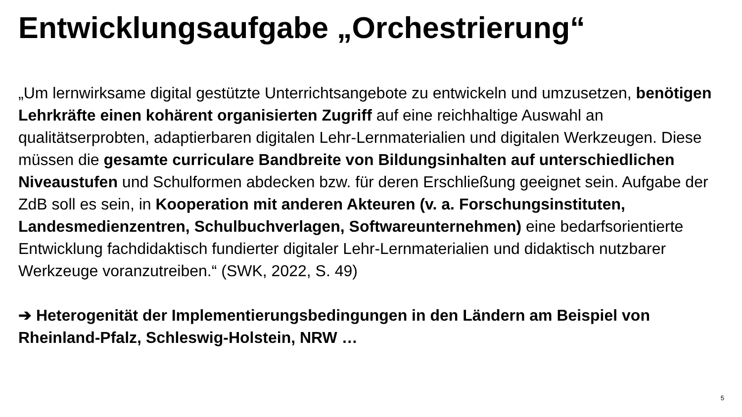Entwicklungsaufgabe „Orchestrierung“
„Um lernwirksame digital gestützte Unterrichtsangebote zu entwickeln und umzusetzen, benötigen Lehrkräfte einen kohärent organisierten Zugriff auf eine reichhaltige Auswahl an qualitätserprobten, adaptierbaren digitalen Lehr-Lernmaterialien und digitalen Werkzeugen. Diese müssen die gesamte curriculare Bandbreite von Bildungsinhalten auf unterschiedlichen Niveaustufen und Schulformen abdecken bzw. für deren Erschließung geeignet sein. Aufgabe der ZdB soll es sein, in Kooperation mit anderen Akteuren (v. a. Forschungsinstituten, Landesmedienzentren, Schulbuchverlagen, Softwareunternehmen) eine bedarfsorientierte Entwicklung fachdidaktisch fundierter digitaler Lehr-Lernmaterialien und didaktisch nutzbarer Werkzeuge voranzutreiben.“ (SWK, 2022, S. 49)
➔ Heterogenität der Implementierungsbedingungen in den Ländern am Beispiel von Rheinland-Pfalz, Schleswig-Holstein, NRW …
5